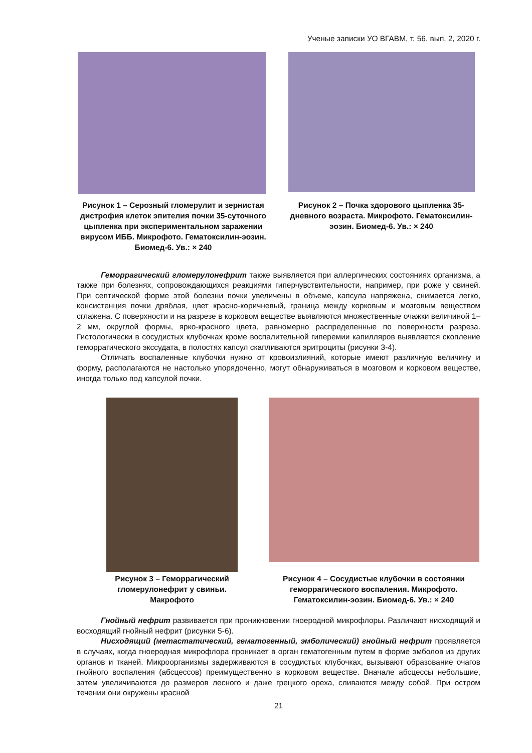Ученые записки УО ВГАВМ, т. 56, вып. 2, 2020 г.
Рисунок 1 – Серозный гломерулит и зернистая дистрофия клеток эпителия почки 35-суточного цыпленка при экспериментальном заражении вирусом ИББ. Микрофото. Гематоксилин-эозин. Биомед-6. Ув.: × 240
Рисунок 2 – Почка здорового цыпленка 35-дневного возраста. Микрофото. Гематоксилин-эозин. Биомед-6. Ув.: × 240
Геморрагический гломерулонефрит также выявляется при аллергических состояниях организма, а также при болезнях, сопровождающихся реакциями гиперчувствительности, например, при роже у свиней. При септической форме этой болезни почки увеличены в объеме, капсула напряжена, снимается легко, консистенция почки дряблая, цвет красно-коричневый, граница между корковым и мозговым веществом сглажена. С поверхности и на разрезе в корковом веществе выявляются множественные очажки величиной 1–2 мм, округлой формы, ярко-красного цвета, равномерно распределенные по поверхности разреза. Гистологически в сосудистых клубочках кроме воспалительной гиперемии капилляров выявляется скопление геморрагического экссудата, в полостях капсул скапливаются эритроциты (рисунки 3-4).
Отличать воспаленные клубочки нужно от кровоизлияний, которые имеют различную величину и форму, располагаются не настолько упорядоченно, могут обнаруживаться в мозговом и корковом веществе, иногда только под капсулой почки.
Рисунок 3 – Геморрагический гломерулонефрит у свиньи. Макрофото
Рисунок 4 – Сосудистые клубочки в состоянии геморрагического воспаления. Микрофото. Гематоксилин-эозин. Биомед-6. Ув.: × 240
Гнойный нефрит развивается при проникновении гноеродной микрофлоры. Различают нисходящий и восходящий гнойный нефрит (рисунки 5-6).
Нисходящий (метастатический, гематогенный, эмболический) гнойный нефрит проявляется в случаях, когда гноеродная микрофлора проникает в орган гематогенным путем в форме эмболов из других органов и тканей. Микроорганизмы задерживаются в сосудистых клубочках, вызывают образование очагов гнойного воспаления (абсцессов) преимущественно в корковом веществе. Вначале абсцессы небольшие, затем увеличиваются до размеров лесного и даже грецкого ореха, сливаются между собой. При остром течении они окружены красной
21